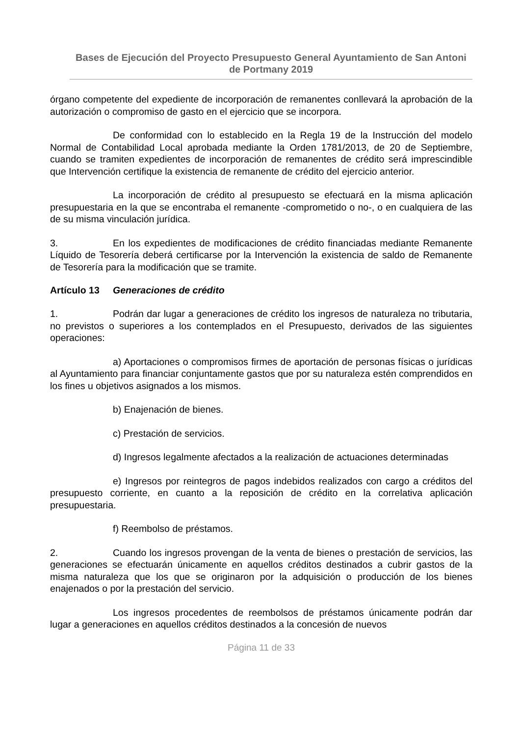Bases de Ejecución del Proyecto Presupuesto General Ayuntamiento de San Antoni de Portmany 2019
órgano competente del expediente de incorporación de remanentes conllevará la aprobación de la autorización o compromiso de gasto en el ejercicio que se incorpora.
De conformidad con lo establecido en la Regla 19 de la Instrucción del modelo Normal de Contabilidad Local aprobada mediante la Orden 1781/2013, de 20 de Septiembre, cuando se tramiten expedientes de incorporación de remanentes de crédito será imprescindible que Intervención certifique la existencia de remanente de crédito del ejercicio anterior.
La incorporación de crédito al presupuesto se efectuará en la misma aplicación presupuestaria en la que se encontraba el remanente -comprometido o no-, o en cualquiera de las de su misma vinculación jurídica.
3. En los expedientes de modificaciones de crédito financiadas mediante Remanente Líquido de Tesorería deberá certificarse por la Intervención la existencia de saldo de Remanente de Tesorería para la modificación que se tramite.
Artículo 13 Generaciones de crédito
1. Podrán dar lugar a generaciones de crédito los ingresos de naturaleza no tributaria, no previstos o superiores a los contemplados en el Presupuesto, derivados de las siguientes operaciones:
a) Aportaciones o compromisos firmes de aportación de personas físicas o jurídicas al Ayuntamiento para financiar conjuntamente gastos que por su naturaleza estén comprendidos en los fines u objetivos asignados a los mismos.
b) Enajenación de bienes.
c) Prestación de servicios.
d) Ingresos legalmente afectados a la realización de actuaciones determinadas
e) Ingresos por reintegros de pagos indebidos realizados con cargo a créditos del presupuesto corriente, en cuanto a la reposición de crédito en la correlativa aplicación presupuestaria.
f) Reembolso de préstamos.
2. Cuando los ingresos provengan de la venta de bienes o prestación de servicios, las generaciones se efectuarán únicamente en aquellos créditos destinados a cubrir gastos de la misma naturaleza que los que se originaron por la adquisición o producción de los bienes enajenados o por la prestación del servicio.
Los ingresos procedentes de reembolsos de préstamos únicamente podrán dar lugar a generaciones en aquellos créditos destinados a la concesión de nuevos
Página 11 de 33